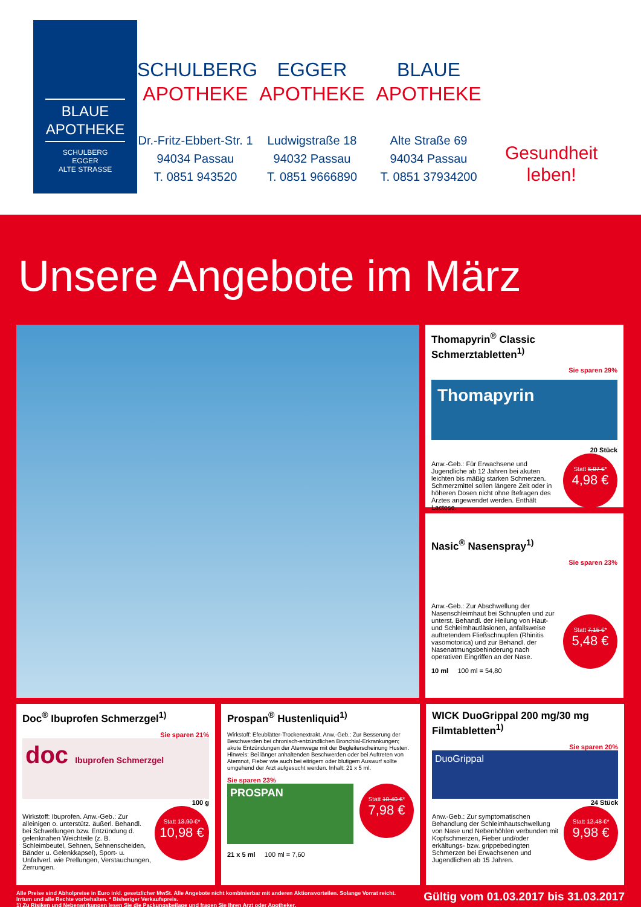BLAUE
APOTHEKE
SCHULBERG
EGGER
ALTE STRASSE
SCHULBERG
APOTHEKE
Dr.-Fritz-Ebbert-Str. 1
94034 Passau
T. 0851 943520
EGGER
APOTHEKE
Ludwigstraße 18
94032 Passau
T. 0851 9666890
BLAUE
APOTHEKE
Alte Straße 69
94034 Passau
T. 0851 37934200
Gesundheit
leben!
Unsere Angebote im März
Thomapyrin<sup>®</sup> Classic Schmerztabletten<sup>1)</sup>
Sie sparen 29%
Thomapyrin
20 Stück
Statt 6,97 €*
4,98 €
Anw.-Geb.: Für Erwachsene und Jugendliche ab 12 Jahren bei akuten leichten bis mäßig starken Schmerzen. Schmerzmittel sollen längere Zeit oder in höheren Dosen nicht ohne Befragen des Arztes angewendet werden. Enthält Lactose.
Nasic<sup>®</sup> Nasenspray<sup>1)</sup>
Sie sparen 23%
Statt 7,15 €*
5,48 €
Anw.-Geb.: Zur Abschwellung der Nasenschleimhaut bei Schnupfen und zur unterst. Behandl. der Heilung von Haut- und Schleimhautläsionen, anfallsweise auftretendem Fließschnupfen (Rhinitis vasomotorica) und zur Behandl. der Nasenatmungsbehinderung nach operativen Eingriffen an der Nase.
10 ml 100 ml = 54,80
Doc<sup>®</sup> Ibuprofen Schmerzgel<sup>1)</sup>
Sie sparen 21%
doc Ibuprofen Schmerzgel
100 g
Statt 13,90 €*
10,98 €
Wirkstoff: Ibuprofen. Anw.-Geb.: Zur alleinigen o. unterstütz. äußerl. Behandl. bei Schwellungen bzw. Entzündung d. gelenknahen Weichteile (z. B. Schleimbeutel, Sehnen, Sehnenscheiden, Bänder u. Gelenkkapsel), Sport- u. Unfallverl. wie Prellungen, Verstauchungen, Zerrungen.
Prospan<sup>®</sup> Hustenliquid<sup>1)</sup>
Wirkstoff: Efeublätter-Trockenextrakt. Anw.-Geb.: Zur Besserung der Beschwerden bei chronisch-entzündlichen Bronchial-Erkrankungen; akute Entzündungen der Atemwege mit der Begleiterscheinung Husten. Hinweis: Bei länger anhaltenden Beschwerden oder bei Auftreten von Atemnot, Fieber wie auch bei eitrigem oder blutigem Auswurf sollte umgehend der Arzt aufgesucht werden. Inhalt: 21 x 5 ml.
Sie sparen 23%
Statt 10,40 €*
7,98 €
PROSPAN
21 x 5 ml 100 ml = 7,60
WICK DuoGrippal 200 mg/30 mg Filmtabletten<sup>1)</sup>
Sie sparen 20%
DuoGrippal
24 Stück
Statt 12,48 €*
9,98 €
Anw.-Geb.: Zur symptomatischen Behandlung der Schleimhautschwellung von Nase und Nebenhöhlen verbunden mit Kopfschmerzen, Fieber und/oder erkältungs- bzw. grippebedingten Schmerzen bei Erwachsenen und Jugendlichen ab 15 Jahren.
Alle Preise sind Abholpreise in Euro inkl. gesetzlicher MwSt. Alle Angebote nicht kombinierbar mit anderen Aktionsvorteilen. Solange Vorrat reicht.
Irrtum und alle Rechte vorbehalten. * Bisheriger Verkaufspreis.
1) Zu Risiken und Nebenwirkungen lesen Sie die Packungsbeilage und fragen Sie Ihren Arzt oder Apotheker.
Gültig vom 01.03.2017 bis 31.03.2017